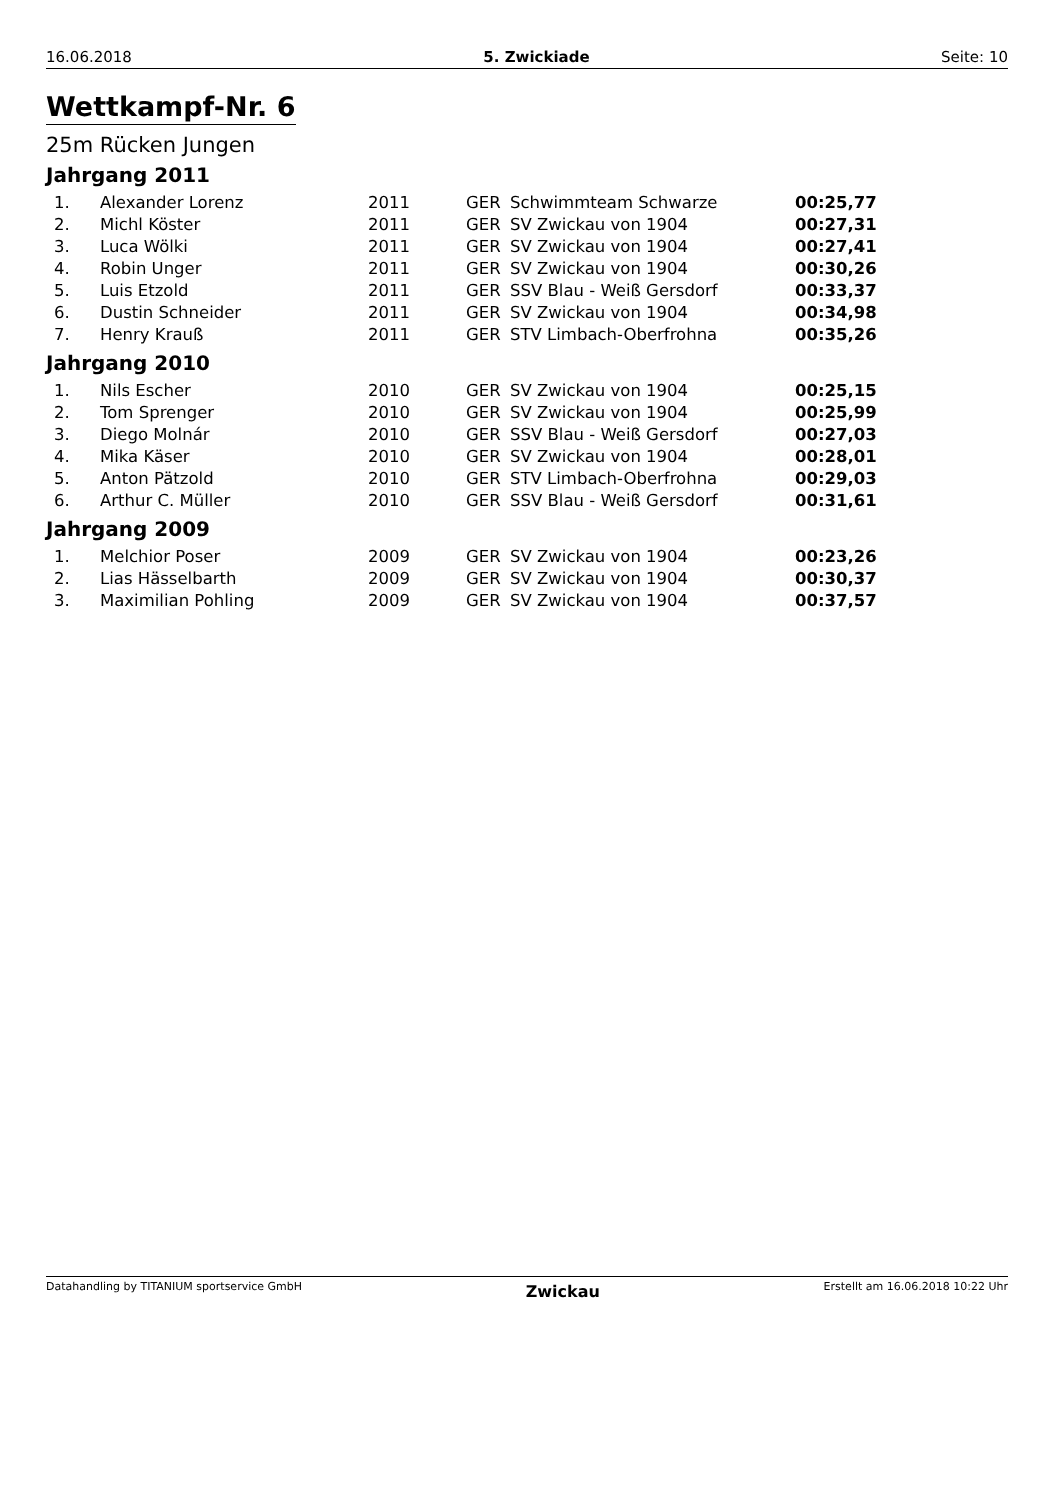16.06.2018 5. Zwickiade Seite: 10
Wettkampf-Nr. 6
25m Rücken Jungen
Jahrgang 2011
| 1. | Alexander Lorenz | 2011 | GER | Schwimmteam Schwarze | 00:25,77 |
| 2. | Michl Köster | 2011 | GER | SV Zwickau von 1904 | 00:27,31 |
| 3. | Luca Wölki | 2011 | GER | SV Zwickau von 1904 | 00:27,41 |
| 4. | Robin Unger | 2011 | GER | SV Zwickau von 1904 | 00:30,26 |
| 5. | Luis Etzold | 2011 | GER | SSV Blau - Weiß Gersdorf | 00:33,37 |
| 6. | Dustin Schneider | 2011 | GER | SV Zwickau von 1904 | 00:34,98 |
| 7. | Henry Krauß | 2011 | GER | STV Limbach-Oberfrohna | 00:35,26 |
Jahrgang 2010
| 1. | Nils Escher | 2010 | GER | SV Zwickau von 1904 | 00:25,15 |
| 2. | Tom Sprenger | 2010 | GER | SV Zwickau von 1904 | 00:25,99 |
| 3. | Diego Molnár | 2010 | GER | SSV Blau - Weiß Gersdorf | 00:27,03 |
| 4. | Mika Käser | 2010 | GER | SV Zwickau von 1904 | 00:28,01 |
| 5. | Anton Pätzold | 2010 | GER | STV Limbach-Oberfrohna | 00:29,03 |
| 6. | Arthur C. Müller | 2010 | GER | SSV Blau - Weiß Gersdorf | 00:31,61 |
Jahrgang 2009
| 1. | Melchior Poser | 2009 | GER | SV Zwickau von 1904 | 00:23,26 |
| 2. | Lias Hässelbarth | 2009 | GER | SV Zwickau von 1904 | 00:30,37 |
| 3. | Maximilian Pohling | 2009 | GER | SV Zwickau von 1904 | 00:37,57 |
Datahandling by TITANIUM sportservice GmbH Zwickau Erstellt am 16.06.2018 10:22 Uhr